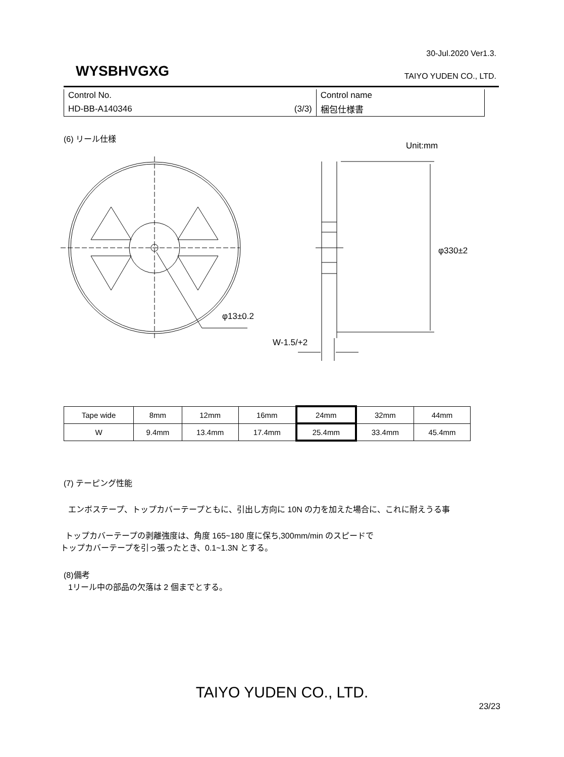30-Jul.2020 Ver1.3.
WYSBHVGXG TAIYO YUDEN CO., LTD.
| Control No. | Control name |
| HD-BB-A140346 (3/3) | 梱包仕様書 |
(6) リール仕様
Unit:mm
φ13±0.2
φ330±2
W-1.5/+2
| Tape wide | 8mm | 12mm | 16mm | 24mm | 32mm | 44mm |
| --- | --- | --- | --- | --- | --- | --- |
| W | 9.4mm | 13.4mm | 17.4mm | 25.4mm | 33.4mm | 45.4mm |
(7) テーピング性能
エンボステープ、トップカバーテープともに、引出し方向に 10N の力を加えた場合に、これに耐えうる事
トップカバーテープの剥離強度は、角度 165~180 度に保ち,300mm/min のスピードで
トップカバーテープを引っ張ったとき、0.1~1.3N とする。
(8)備考
1リール中の部品の欠落は 2 個までとする。
TAIYO YUDEN CO., LTD.
23/23